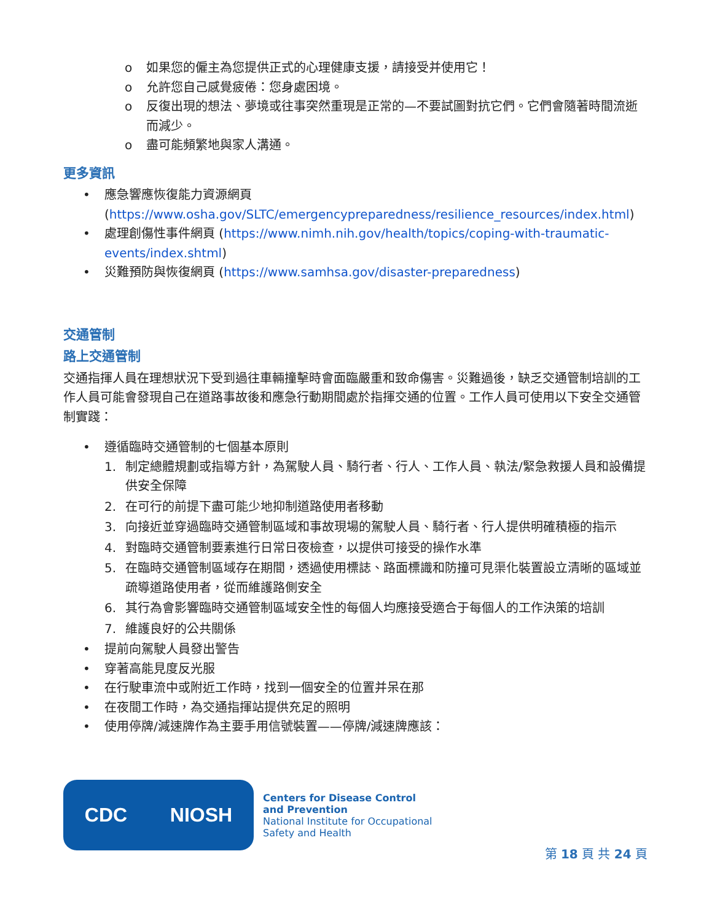o 如果您的僱主為您提供正式的心理健康支援，請接受并使用它！
o 允許您自己感覺疲倦：您身處困境。
o 反復出現的想法、夢境或往事突然重現是正常的—不要試圖對抗它們。它們會隨著時間流逝而減少。
o 盡可能頻繁地與家人溝通。
更多資訊
• 應急響應恢復能力資源網頁 (https://www.osha.gov/SLTC/emergencypreparedness/resilience_resources/index.html)
• 處理創傷性事件網頁 (https://www.nimh.nih.gov/health/topics/coping-with-traumatic-events/index.shtml)
• 災難預防與恢復網頁 (https://www.samhsa.gov/disaster-preparedness)
交通管制
路上交通管制
交通指揮人員在理想狀況下受到過往車輛撞擊時會面臨嚴重和致命傷害。災難過後，缺乏交通管制培訓的工作人員可能會發現自己在道路事故後和應急行動期間處於指揮交通的位置。工作人員可使用以下安全交通管制實踐：
• 遵循臨時交通管制的七個基本原則
1. 制定總體規劃或指導方針，為駕駛人員、騎行者、行人、工作人員、執法/緊急救援人員和設備提供安全保障
2. 在可行的前提下盡可能少地抑制道路使用者移動
3. 向接近並穿過臨時交通管制區域和事故現場的駕駛人員、騎行者、行人提供明確積極的指示
4. 對臨時交通管制要素進行日常日夜檢查，以提供可接受的操作水準
5. 在臨時交通管制區域存在期間，透過使用標誌、路面標識和防撞可見渠化裝置設立清晰的區域並疏導道路使用者，從而維護路側安全
6. 其行為會影響臨時交通管制區域安全性的每個人均應接受適合于每個人的工作決策的培訓
7. 維護良好的公共關係
• 提前向駕駛人員發出警告
• 穿著高能見度反光服
• 在行駛車流中或附近工作時，找到一個安全的位置并呆在那
• 在夜間工作時，為交通指揮站提供充足的照明
• 使用停牌/減速牌作為主要手用信號裝置——停牌/減速牌應該：
CDC NIOSH
Centers for Disease Control
and Prevention
National Institute for Occupational
Safety and Health
第 18 頁 共 24 頁